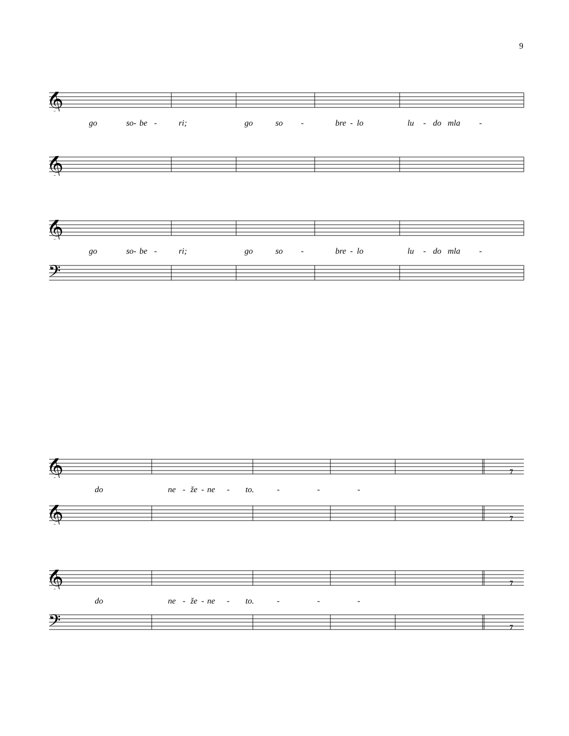9
𝄞
go so - be - ri; go so - bre - lo lu - do mla -
𝄞
𝄞
go so - be - ri; go so - bre - lo lu - do mla -
𝄢
𝄞
7
do ne - že - ne - to. - - -
𝄞
7
𝄞
7
do ne - že - ne - to. - - -
𝄢
7